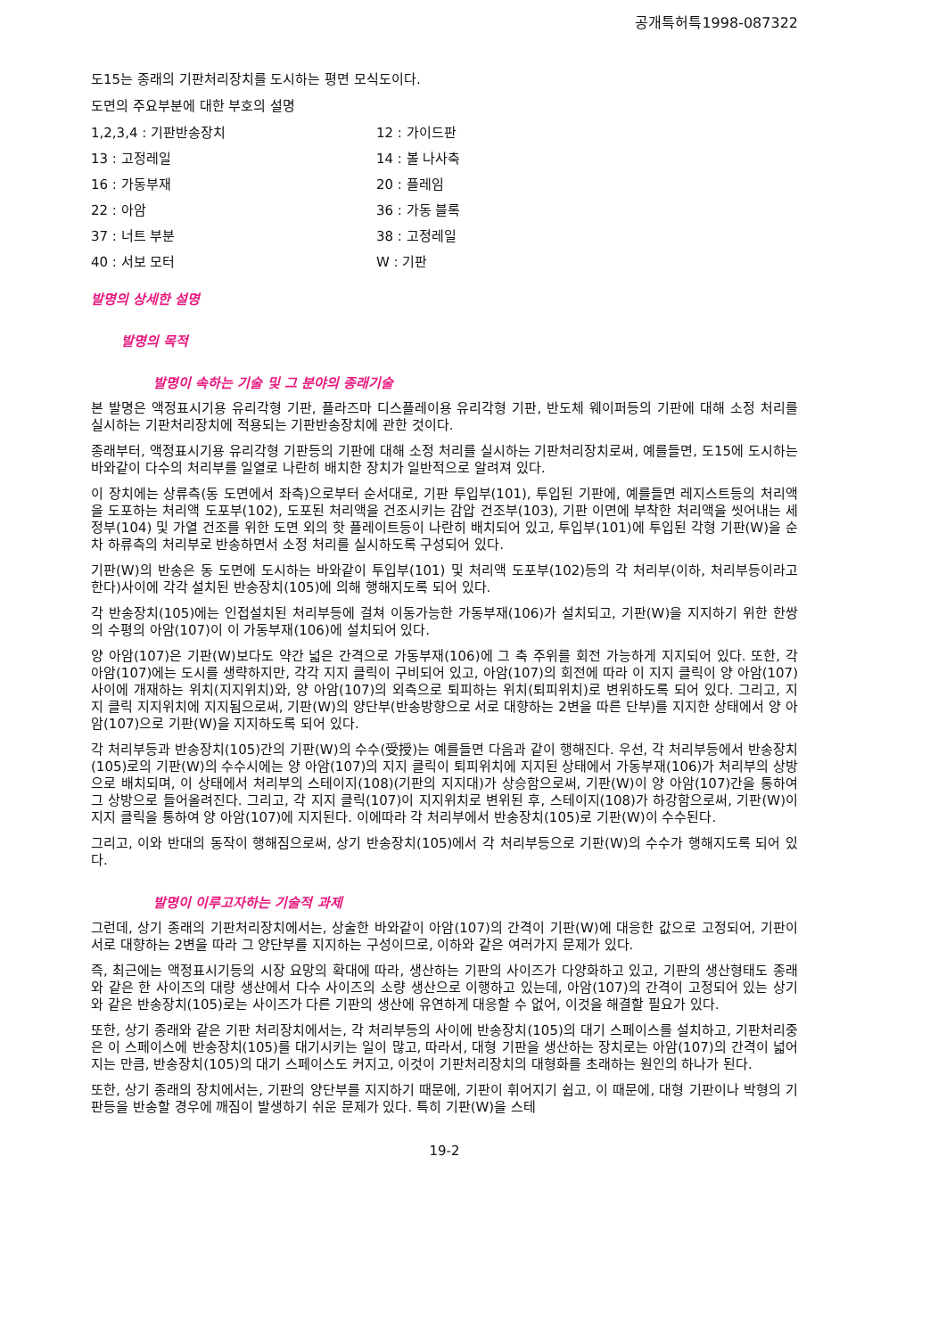공개특허특1998-087322
도15는 종래의 기판처리장치를 도시하는 평면 모식도이다.
도면의 주요부분에 대한 부호의 설명
1,2,3,4 : 기판반송장치 12 : 가이드판
13 : 고정레일 14 : 볼 나사축
16 : 가동부재 20 : 플레임
22 : 아암 36 : 가동 블록
37 : 너트 부분 38 : 고정레일
40 : 서보 모터 W : 기판
발명의 상세한 설명
발명의 목적
발명이 속하는 기술 및 그 분야의 종래기술
본 발명은 액정표시기용 유리각형 기판, 플라즈마 디스플레이용 유리각형 기판, 반도체 웨이퍼등의 기판에 대해 소정 처리를 실시하는 기판처리장치에 적용되는 기판반송장치에 관한 것이다.
종래부터, 액정표시기용 유리각형 기판등의 기판에 대해 소정 처리를 실시하는 기판처리장치로써, 예를들면, 도15에 도시하는 바와같이 다수의 처리부를 일열로 나란히 배치한 장치가 일반적으로 알려져 있다.
이 장치에는 상류측(동 도면에서 좌측)으로부터 순서대로, 기판 투입부(101), 투입된 기판에, 예를들면 레지스트등의 처리액을 도포하는 처리액 도포부(102), 도포된 처리액을 건조시키는 감압 건조부(103), 기판 이면에 부착한 처리액을 씻어내는 세정부(104) 및 가열 건조를 위한 도면 외의 핫 플레이트등이 나란히 배치되어 있고, 투입부(101)에 투입된 각형 기판(W)을 순차 하류측의 처리부로 반송하면서 소정 처리를 실시하도록 구성되어 있다.
기판(W)의 반송은 동 도면에 도시하는 바와같이 투입부(101) 및 처리액 도포부(102)등의 각 처리부(이하, 처리부등이라고 한다)사이에 각각 설치된 반송장치(105)에 의해 행해지도록 되어 있다.
각 반송장치(105)에는 인접설치된 처리부등에 걸쳐 이동가능한 가동부재(106)가 설치되고, 기판(W)을 지지하기 위한 한쌍의 수평의 아암(107)이 이 가동부재(106)에 설치되어 있다.
양 아암(107)은 기판(W)보다도 약간 넓은 간격으로 가동부재(106)에 그 축 주위를 회전 가능하게 지지되어 있다. 또한, 각 아암(107)에는 도시를 생략하지만, 각각 지지 클릭이 구비되어 있고, 아암(107)의 회전에 따라 이 지지 클릭이 양 아암(107)사이에 개재하는 위치(지지위치)와, 양 아암(107)의 외측으로 퇴피하는 위치(퇴피위치)로 변위하도록 되어 있다. 그리고, 지지 클릭 지지위치에 지지됨으로써, 기판(W)의 양단부(반송방향으로 서로 대향하는 2변을 따른 단부)를 지지한 상태에서 양 아암(107)으로 기판(W)을 지지하도록 되어 있다.
각 처리부등과 반송장치(105)간의 기판(W)의 수수(受授)는 예를들면 다음과 같이 행해진다. 우선, 각 처리부등에서 반송장치(105)로의 기판(W)의 수수시에는 양 아암(107)의 지지 클릭이 퇴피위치에 지지된 상태에서 가동부재(106)가 처리부의 상방으로 배치되며, 이 상태에서 처리부의 스테이지(108)(기판의 지지대)가 상승함으로써, 기판(W)이 양 아암(107)간을 통하여 그 상방으로 들어올려진다. 그리고, 각 지지 클릭(107)이 지지위치로 변위된 후, 스테이지(108)가 하강함으로써, 기판(W)이 지지 클릭을 통하여 양 아암(107)에 지지된다. 이에따라 각 처리부에서 반송장치(105)로 기판(W)이 수수된다.
그리고, 이와 반대의 동작이 행해짐으로써, 상기 반송장치(105)에서 각 처리부등으로 기판(W)의 수수가 행해지도록 되어 있다.
발명이 이루고자하는 기술적 과제
그런데, 상기 종래의 기판처리장치에서는, 상술한 바와같이 아암(107)의 간격이 기판(W)에 대응한 값으로 고정되어, 기판이 서로 대향하는 2변을 따라 그 양단부를 지지하는 구성이므로, 이하와 같은 여러가지 문제가 있다.
즉, 최근에는 액정표시기등의 시장 요망의 확대에 따라, 생산하는 기판의 사이즈가 다양화하고 있고, 기판의 생산형태도 종래와 같은 한 사이즈의 대량 생산에서 다수 사이즈의 소량 생산으로 이행하고 있는데, 아암(107)의 간격이 고정되어 있는 상기와 같은 반송장치(105)로는 사이즈가 다른 기판의 생산에 유연하게 대응할 수 없어, 이것을 해결할 필요가 있다.
또한, 상기 종래와 같은 기판 처리장치에서는, 각 처리부등의 사이에 반송장치(105)의 대기 스페이스를 설치하고, 기판처리중은 이 스페이스에 반송장치(105)를 대기시키는 일이 많고, 따라서, 대형 기판을 생산하는 장치로는 아암(107)의 간격이 넓어지는 만큼, 반송장치(105)의 대기 스페이스도 커지고, 이것이 기판처리장치의 대형화를 초래하는 원인의 하나가 된다.
또한, 상기 종래의 장치에서는, 기판의 양단부를 지지하기 때문에, 기판이 휘어지기 쉽고, 이 때문에, 대형 기판이나 박형의 기판등을 반송할 경우에 깨짐이 발생하기 쉬운 문제가 있다. 특히 기판(W)을 스테
19-2